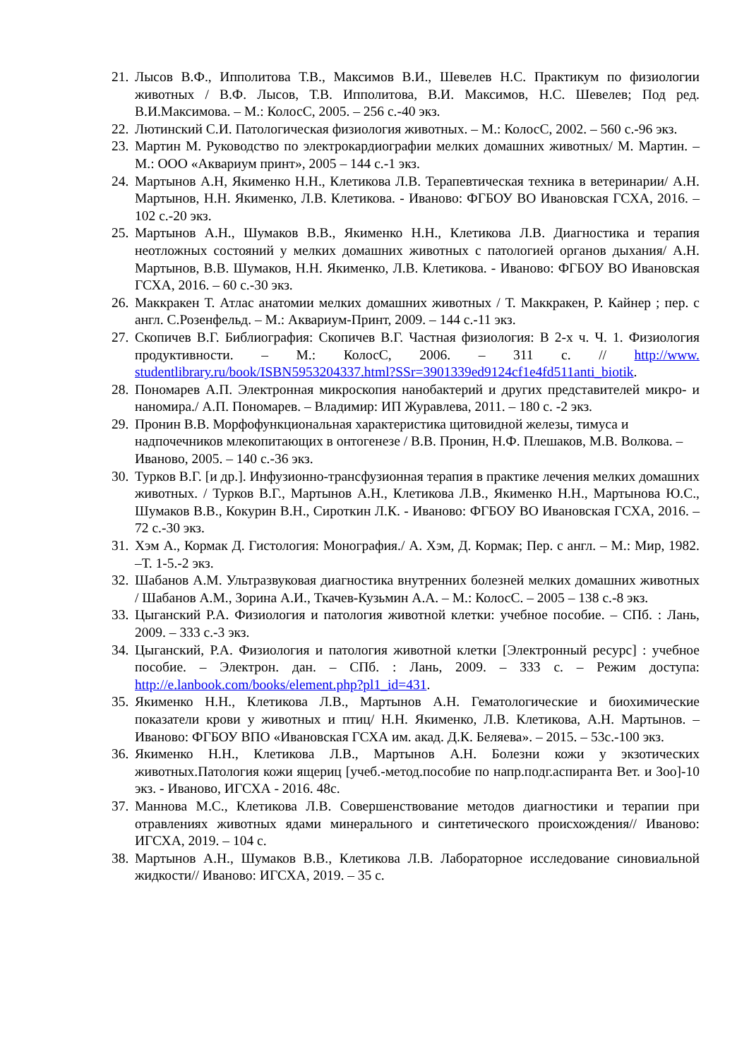21. Лысов В.Ф., Ипполитова Т.В., Максимов В.И., Шевелев Н.С. Практикум по физиологии животных / В.Ф. Лысов, Т.В. Ипполитова, В.И. Максимов, Н.С. Шевелев; Под ред. В.И.Максимова. – М.: КолосС, 2005. – 256 с.-40 экз.
22. Лютинский С.И. Патологическая физиология животных. – М.: КолосС, 2002. – 560 с.-96 экз.
23. Мартин М. Руководство по электрокардиографии мелких домашних животных/ М. Мартин. – М.: ООО «Аквариум принт», 2005 – 144 с.-1 экз.
24. Мартынов А.Н, Якименко Н.Н., Клетикова Л.В. Терапевтическая техника в ветеринарии/ А.Н. Мартынов, Н.Н. Якименко, Л.В. Клетикова. - Иваново: ФГБОУ ВО Ивановская ГСХА, 2016. – 102 с.-20 экз.
25. Мартынов А.Н., Шумаков В.В., Якименко Н.Н., Клетикова Л.В. Диагностика и терапия неотложных состояний у мелких домашних животных с патологией органов дыхания/ А.Н. Мартынов, В.В. Шумаков, Н.Н. Якименко, Л.В. Клетикова. - Иваново: ФГБОУ ВО Ивановская ГСХА, 2016. – 60 с.-30 экз.
26. Маккракен Т. Атлас анатомии мелких домашних животных / Т. Маккракен, Р. Кайнер ; пер. с англ. С.Розенфельд. – М.: Аквариум-Принт, 2009. – 144 с.-11 экз.
27. Скопичев В.Г. Библиография: Скопичев В.Г. Частная физиология: В 2-х ч. Ч. 1. Физиология продуктивности. – М.: КолосС, 2006. – 311 с. // http://www. studentlibrary.ru/book/ISBN5953204337.html?SSr=3901339ed9124cf1e4fd511anti_biotik.
28. Пономарев А.П. Электронная микроскопия нанобактерий и других представителей микро- и наномира./ А.П. Пономарев. – Владимир: ИП Журавлева, 2011. – 180 с. -2 экз.
29. Пронин В.В. Морфофункциональная характеристика щитовидной железы, тимуса и надпочечников млекопитающих в онтогенезе / В.В. Пронин, Н.Ф. Плешаков, М.В. Волкова. – Иваново, 2005. – 140 с.-36 экз.
30. Турков В.Г. [и др.]. Инфузионно-трансфузионная терапия в практике лечения мелких домашних животных. / Турков В.Г., Мартынов А.Н., Клетикова Л.В., Якименко Н.Н., Мартынова Ю.С., Шумаков В.В., Кокурин В.Н., Сироткин Л.К. - Иваново: ФГБОУ ВО Ивановская ГСХА, 2016. – 72 с.-30 экз.
31. Хэм А., Кормак Д. Гистология: Монография./ А. Хэм, Д. Кормак; Пер. с англ. – М.: Мир, 1982. –Т. 1-5.-2 экз.
32. Шабанов А.М. Ультразвуковая диагностика внутренних болезней мелких домашних животных / Шабанов А.М., Зорина А.И., Ткачев-Кузьмин А.А. – М.: КолосС. – 2005 – 138 с.-8 экз.
33. Цыганский Р.А. Физиология и патология животной клетки: учебное пособие. – СПб. : Лань, 2009. – 333 с.-3 экз.
34. Цыганский, Р.А. Физиология и патология животной клетки [Электронный ресурс] : учебное пособие. – Электрон. дан. – СПб. : Лань, 2009. – 333 с. – Режим доступа: http://e.lanbook.com/books/element.php?pl1_id=431.
35. Якименко Н.Н., Клетикова Л.В., Мартынов А.Н. Гематологические и биохимические показатели крови у животных и птиц/ Н.Н. Якименко, Л.В. Клетикова, А.Н. Мартынов. – Иваново: ФГБОУ ВПО «Ивановская ГСХА им. акад. Д.К. Беляева». – 2015. – 53с.-100 экз.
36. Якименко Н.Н., Клетикова Л.В., Мартынов А.Н. Болезни кожи у экзотических животных.Патология кожи ящериц [учеб.-метод.пособие по напр.подг.аспиранта Вет. и Зоо]-10 экз. - Иваново, ИГСХА - 2016. 48с.
37. Маннова М.С., Клетикова Л.В. Совершенствование методов диагностики и терапии при отравлениях животных ядами минерального и синтетического происхождения// Иваново: ИГСХА, 2019. – 104 с.
38. Мартынов А.Н., Шумаков В.В., Клетикова Л.В. Лабораторное исследование синовиальной жидкости// Иваново: ИГСХА, 2019. – 35 с.